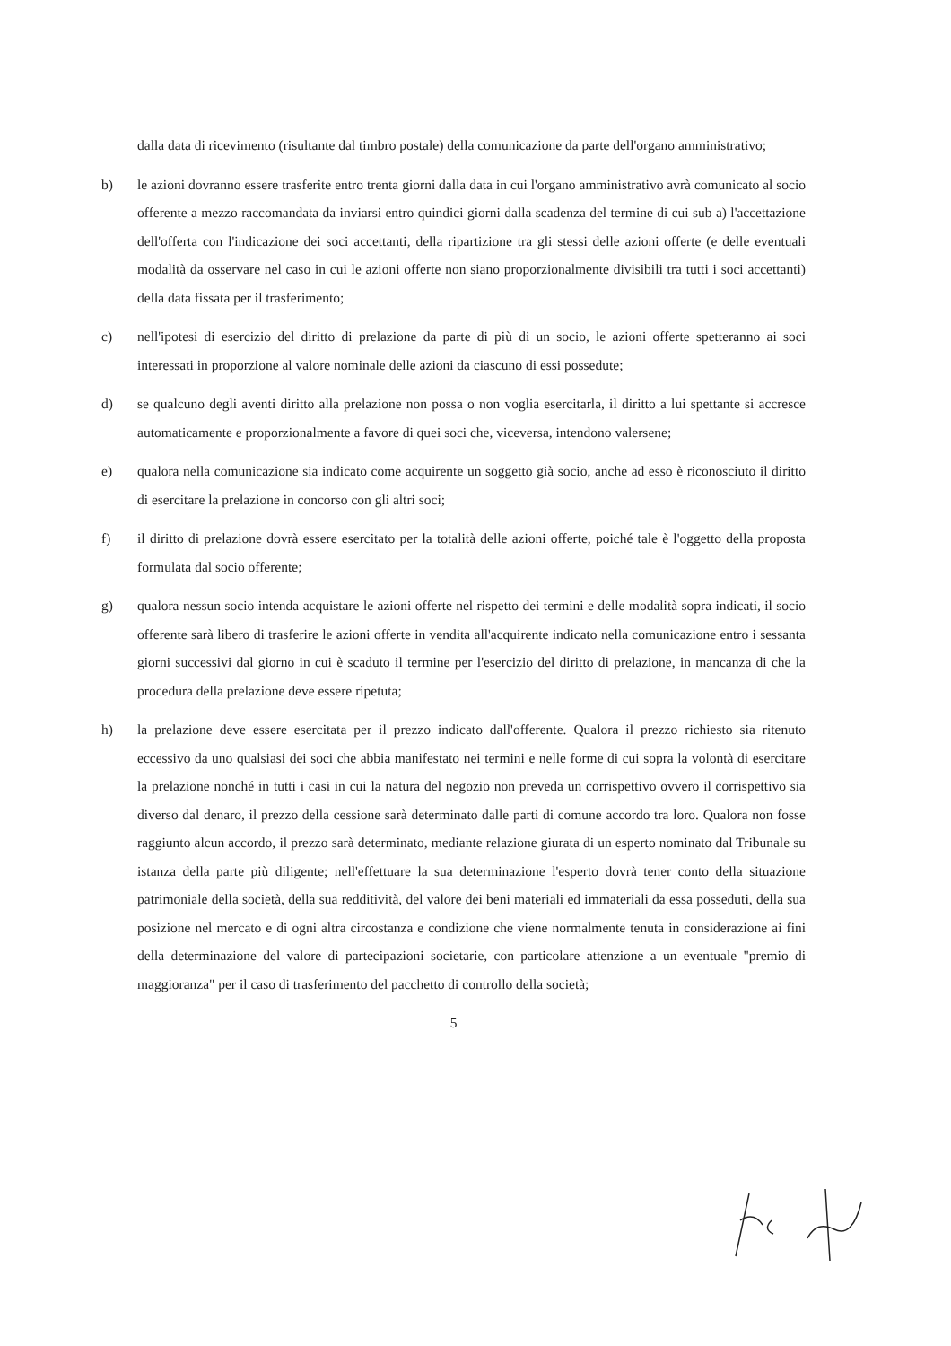dalla data di ricevimento (risultante dal timbro postale) della comunicazione da parte dell'organo amministrativo;
b) le azioni dovranno essere trasferite entro trenta giorni dalla data in cui l'organo amministrativo avrà comunicato al socio offerente a mezzo raccomandata da inviarsi entro quindici giorni dalla scadenza del termine di cui sub a) l'accettazione dell'offerta con l'indicazione dei soci accettanti, della ripartizione tra gli stessi delle azioni offerte (e delle eventuali modalità da osservare nel caso in cui le azioni offerte non siano proporzionalmente divisibili tra tutti i soci accettanti) della data fissata per il trasferimento;
c) nell'ipotesi di esercizio del diritto di prelazione da parte di più di un socio, le azioni offerte spetteranno ai soci interessati in proporzione al valore nominale delle azioni da ciascuno di essi possedute;
d) se qualcuno degli aventi diritto alla prelazione non possa o non voglia esercitarla, il diritto a lui spettante si accresce automaticamente e proporzionalmente a favore di quei soci che, viceversa, intendono valersene;
e) qualora nella comunicazione sia indicato come acquirente un soggetto già socio, anche ad esso è riconosciuto il diritto di esercitare la prelazione in concorso con gli altri soci;
f) il diritto di prelazione dovrà essere esercitato per la totalità delle azioni offerte, poiché tale è l'oggetto della proposta formulata dal socio offerente;
g) qualora nessun socio intenda acquistare le azioni offerte nel rispetto dei termini e delle modalità sopra indicati, il socio offerente sarà libero di trasferire le azioni offerte in vendita all'acquirente indicato nella comunicazione entro i sessanta giorni successivi dal giorno in cui è scaduto il termine per l'esercizio del diritto di prelazione, in mancanza di che la procedura della prelazione deve essere ripetuta;
h) la prelazione deve essere esercitata per il prezzo indicato dall'offerente. Qualora il prezzo richiesto sia ritenuto eccessivo da uno qualsiasi dei soci che abbia manifestato nei termini e nelle forme di cui sopra la volontà di esercitare la prelazione nonché in tutti i casi in cui la natura del negozio non preveda un corrispettivo ovvero il corrispettivo sia diverso dal denaro, il prezzo della cessione sarà determinato dalle parti di comune accordo tra loro. Qualora non fosse raggiunto alcun accordo, il prezzo sarà determinato, mediante relazione giurata di un esperto nominato dal Tribunale su istanza della parte più diligente; nell'effettuare la sua determinazione l'esperto dovrà tener conto della situazione patrimoniale della società, della sua redditività, del valore dei beni materiali ed immateriali da essa posseduti, della sua posizione nel mercato e di ogni altra circostanza e condizione che viene normalmente tenuta in considerazione ai fini della determinazione del valore di partecipazioni societarie, con particolare attenzione a un eventuale "premio di maggioranza" per il caso di trasferimento del pacchetto di controllo della società;
5